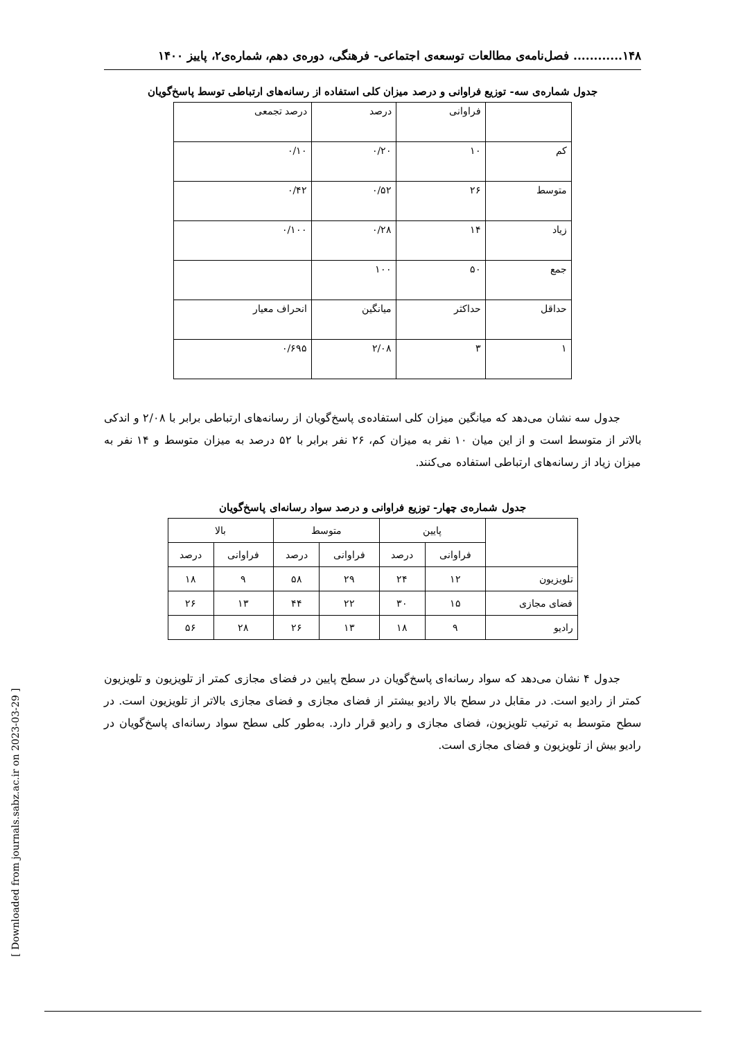۱۴۸............ فصل‌نامه‌ی مطالعات توسعه‌ی اجتماعی- فرهنگی، دوره‌ی دهم، شماره‌ی۲، پاییز ۱۴۰۰
جدول شماره‌ی سه- توزیع فراوانی و درصد میزان کلی استفاده از رسانه‌های ارتباطی توسط پاسخ‌گویان
| | فراوانی | درصد | درصد تجمعی |
| کم | ۱۰ | ۰/۲۰ | ۰/۱۰ |
| متوسط | ۲۶ | ۰/۵۲ | ۰/۴۲ |
| زیاد | ۱۴ | ۰/۲۸ | ۰/۱۰۰ |
| جمع | ۵۰ | ۱۰۰ | |
| حداقل | حداکثر | میانگین | انحراف معیار |
| ۱ | ۳ | ۲/۰۸ | ۰/۶۹۵ |
جدول سه نشان می‌دهد که میانگین میزان کلی استفاده‌ی پاسخ‌گویان از رسانه‌های ارتباطی برابر با ۲/۰۸ و اندکی بالاتر از متوسط است و از این میان ۱۰ نفر به میزان کم، ۲۶ نفر برابر با ۵۲ درصد به میزان متوسط و ۱۴ نفر به میزان زیاد از رسانه‌های ارتباطی استفاده می‌کنند.
جدول شماره‌ی چهار- توزیع فراوانی و درصد سواد رسانه‌ای پاسخ‌گویان
| | پایین | | متوسط | | بالا | |
| --- | --- | --- | --- | --- | --- | --- |
| | فراوانی | درصد | فراوانی | درصد | فراوانی | درصد |
| تلویزیون | ۱۲ | ۲۴ | ۲۹ | ۵۸ | ۹ | ۱۸ |
| فضای مجازی | ۱۵ | ۳۰ | ۲۲ | ۴۴ | ۱۳ | ۲۶ |
| رادیو | ۹ | ۱۸ | ۱۳ | ۲۶ | ۲۸ | ۵۶ |
جدول ۴ نشان می‌دهد که سواد رسانه‌ای پاسخ‌گویان در سطح پایین در فضای مجازی کمتر از تلویزیون و تلویزیون کمتر از رادیو است. در مقابل در سطح بالا رادیو بیشتر از فضای مجازی و فضای مجازی بالاتر از تلویزیون است. در سطح متوسط به ترتیب تلویزیون، فضای مجازی و رادیو قرار دارد. به‌طور کلی سطح سواد رسانه‌ای پاسخ‌گویان در رادیو بیش از تلویزیون و فضای مجازی است.
[ Downloaded from journals.sabz.ac.ir on 2023-03-29 ]